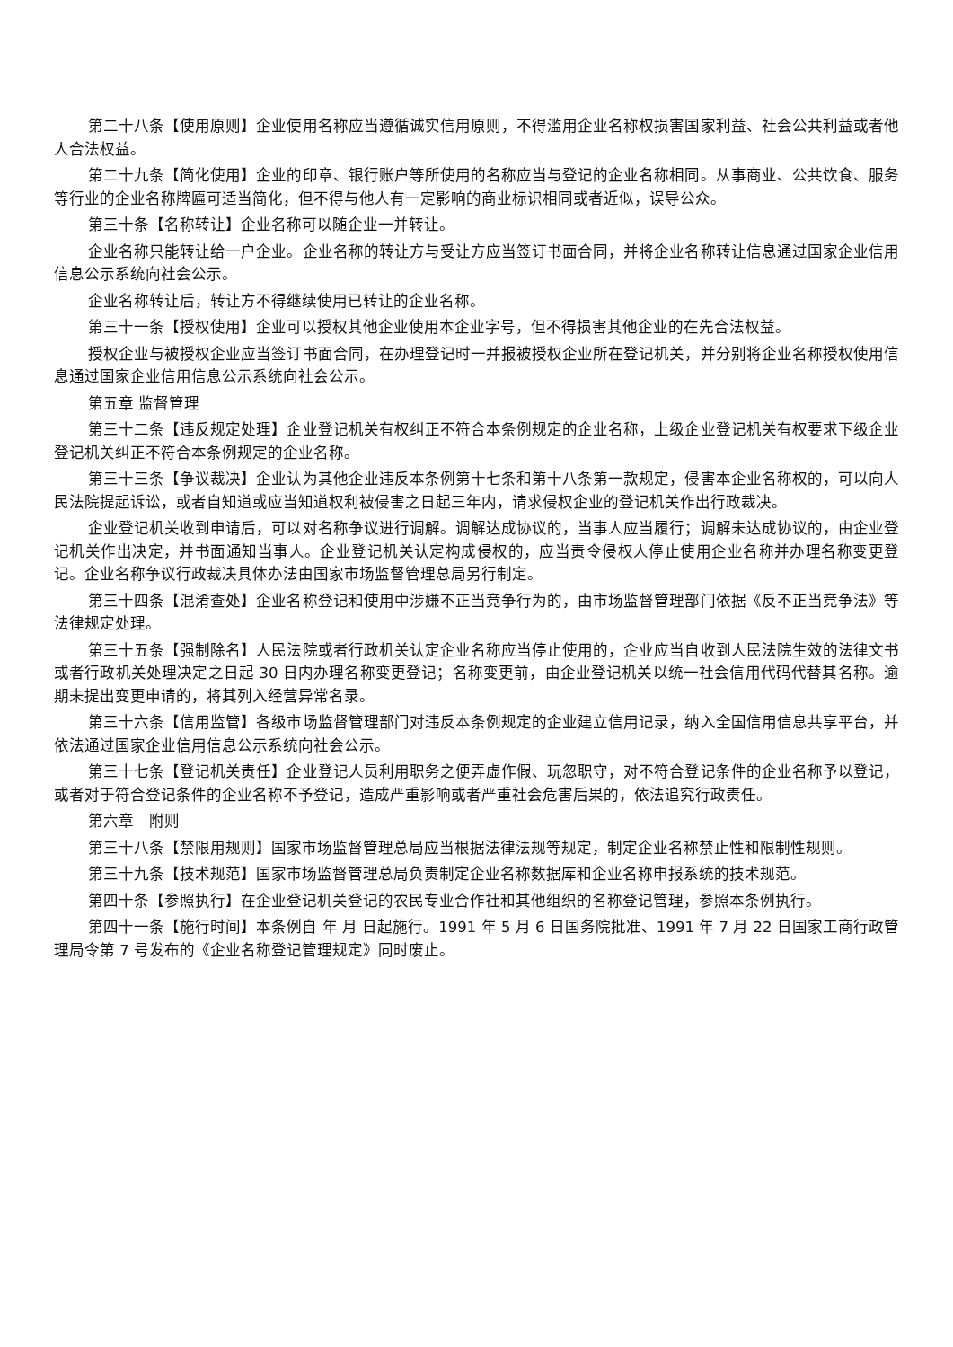第二十八条【使用原则】企业使用名称应当遵循诚实信用原则，不得滥用企业名称权损害国家利益、社会公共利益或者他人合法权益。
第二十九条【简化使用】企业的印章、银行账户等所使用的名称应当与登记的企业名称相同。从事商业、公共饮食、服务等行业的企业名称牌匾可适当简化，但不得与他人有一定影响的商业标识相同或者近似，误导公众。
第三十条【名称转让】企业名称可以随企业一并转让。
企业名称只能转让给一户企业。企业名称的转让方与受让方应当签订书面合同，并将企业名称转让信息通过国家企业信用信息公示系统向社会公示。
企业名称转让后，转让方不得继续使用已转让的企业名称。
第三十一条【授权使用】企业可以授权其他企业使用本企业字号，但不得损害其他企业的在先合法权益。
授权企业与被授权企业应当签订书面合同，在办理登记时一并报被授权企业所在登记机关，并分别将企业名称授权使用信息通过国家企业信用信息公示系统向社会公示。
第五章 监督管理
第三十二条【违反规定处理】企业登记机关有权纠正不符合本条例规定的企业名称，上级企业登记机关有权要求下级企业登记机关纠正不符合本条例规定的企业名称。
第三十三条【争议裁决】企业认为其他企业违反本条例第十七条和第十八条第一款规定，侵害本企业名称权的，可以向人民法院提起诉讼，或者自知道或应当知道权利被侵害之日起三年内，请求侵权企业的登记机关作出行政裁决。
企业登记机关收到申请后，可以对名称争议进行调解。调解达成协议的，当事人应当履行；调解未达成协议的，由企业登记机关作出决定，并书面通知当事人。企业登记机关认定构成侵权的，应当责令侵权人停止使用企业名称并办理名称变更登记。企业名称争议行政裁决具体办法由国家市场监督管理总局另行制定。
第三十四条【混淆查处】企业名称登记和使用中涉嫌不正当竞争行为的，由市场监督管理部门依据《反不正当竞争法》等法律规定处理。
第三十五条【强制除名】人民法院或者行政机关认定企业名称应当停止使用的，企业应当自收到人民法院生效的法律文书或者行政机关处理决定之日起 30 日内办理名称变更登记；名称变更前，由企业登记机关以统一社会信用代码代替其名称。逾期未提出变更申请的，将其列入经营异常名录。
第三十六条【信用监管】各级市场监督管理部门对违反本条例规定的企业建立信用记录，纳入全国信用信息共享平台，并依法通过国家企业信用信息公示系统向社会公示。
第三十七条【登记机关责任】企业登记人员利用职务之便弄虚作假、玩忽职守，对不符合登记条件的企业名称予以登记，或者对于符合登记条件的企业名称不予登记，造成严重影响或者严重社会危害后果的，依法追究行政责任。
第六章　附则
第三十八条【禁限用规则】国家市场监督管理总局应当根据法律法规等规定，制定企业名称禁止性和限制性规则。
第三十九条【技术规范】国家市场监督管理总局负责制定企业名称数据库和企业名称申报系统的技术规范。
第四十条【参照执行】在企业登记机关登记的农民专业合作社和其他组织的名称登记管理，参照本条例执行。
第四十一条【施行时间】本条例自 年 月 日起施行。1991 年 5 月 6 日国务院批准、1991 年 7 月 22 日国家工商行政管理局令第 7 号发布的《企业名称登记管理规定》同时废止。